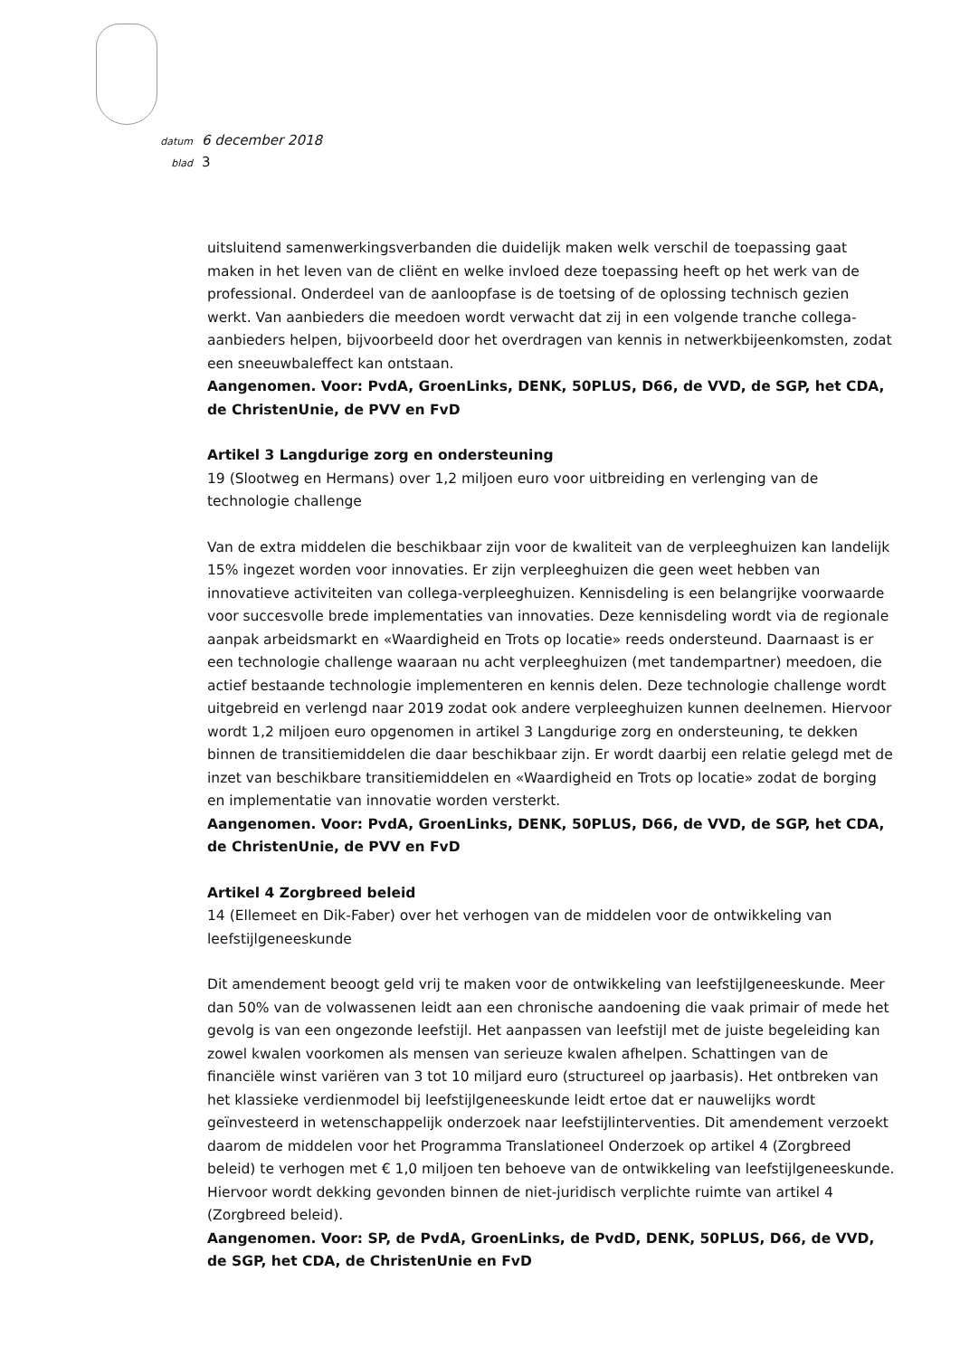datum 6 december 2018
blad 3
uitsluitend samenwerkingsverbanden die duidelijk maken welk verschil de toepassing gaat maken in het leven van de cliënt en welke invloed deze toepassing heeft op het werk van de professional. Onderdeel van de aanloopfase is de toetsing of de oplossing technisch gezien werkt. Van aanbieders die meedoen wordt verwacht dat zij in een volgende tranche collega-aanbieders helpen, bijvoorbeeld door het overdragen van kennis in netwerkbijeenkomsten, zodat een sneeuwbaleffect kan ontstaan.
Aangenomen. Voor: PvdA, GroenLinks, DENK, 50PLUS, D66, de VVD, de SGP, het CDA, de ChristenUnie, de PVV en FvD
Artikel 3 Langdurige zorg en ondersteuning
19 (Slootweg en Hermans) over 1,2 miljoen euro voor uitbreiding en verlenging van de technologie challenge
Van de extra middelen die beschikbaar zijn voor de kwaliteit van de verpleeghuizen kan landelijk 15% ingezet worden voor innovaties. Er zijn verpleeghuizen die geen weet hebben van innovatieve activiteiten van collega-verpleeghuizen. Kennisdeling is een belangrijke voorwaarde voor succesvolle brede implementaties van innovaties. Deze kennisdeling wordt via de regionale aanpak arbeidsmarkt en «Waardigheid en Trots op locatie» reeds ondersteund. Daarnaast is er een technologie challenge waaraan nu acht verpleeghuizen (met tandempartner) meedoen, die actief bestaande technologie implementeren en kennis delen. Deze technologie challenge wordt uitgebreid en verlengd naar 2019 zodat ook andere verpleeghuizen kunnen deelnemen. Hiervoor wordt 1,2 miljoen euro opgenomen in artikel 3 Langdurige zorg en ondersteuning, te dekken binnen de transitiemiddelen die daar beschikbaar zijn. Er wordt daarbij een relatie gelegd met de inzet van beschikbare transitiemiddelen en «Waardigheid en Trots op locatie» zodat de borging en implementatie van innovatie worden versterkt.
Aangenomen. Voor: PvdA, GroenLinks, DENK, 50PLUS, D66, de VVD, de SGP, het CDA, de ChristenUnie, de PVV en FvD
Artikel 4 Zorgbreed beleid
14 (Ellemeet en Dik-Faber) over het verhogen van de middelen voor de ontwikkeling van leefstijlgeneeskunde
Dit amendement beoogt geld vrij te maken voor de ontwikkeling van leefstijlgeneeskunde. Meer dan 50% van de volwassenen leidt aan een chronische aandoening die vaak primair of mede het gevolg is van een ongezonde leefstijl. Het aanpassen van leefstijl met de juiste begeleiding kan zowel kwalen voorkomen als mensen van serieuze kwalen afhelpen. Schattingen van de financiële winst variëren van 3 tot 10 miljard euro (structureel op jaarbasis). Het ontbreken van het klassieke verdienmodel bij leefstijlgeneeskunde leidt ertoe dat er nauwelijks wordt geïnvesteerd in wetenschappelijk onderzoek naar leefstijlinterventies. Dit amendement verzoekt daarom de middelen voor het Programma Translationeel Onderzoek op artikel 4 (Zorgbreed beleid) te verhogen met € 1,0 miljoen ten behoeve van de ontwikkeling van leefstijlgeneeskunde. Hiervoor wordt dekking gevonden binnen de niet-juridisch verplichte ruimte van artikel 4 (Zorgbreed beleid).
Aangenomen. Voor: SP, de PvdA, GroenLinks, de PvdD, DENK, 50PLUS, D66, de VVD, de SGP, het CDA, de ChristenUnie en FvD